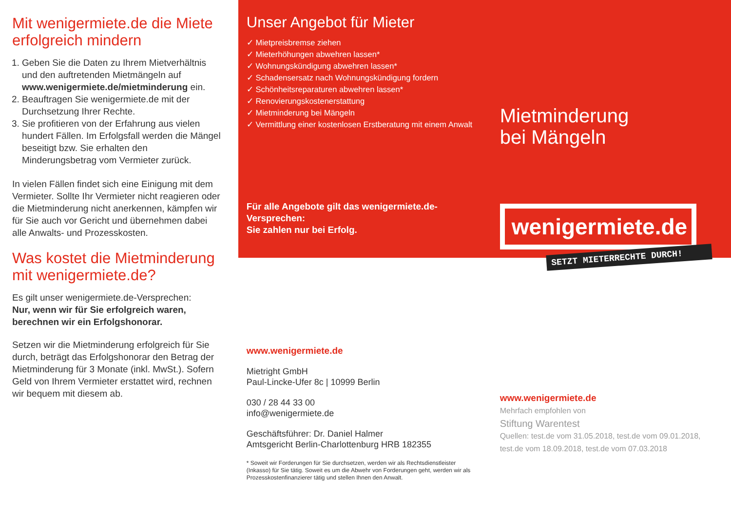Mit wenigermiete.de die Miete erfolgreich mindern
1. Geben Sie die Daten zu Ihrem Mietverhältnis und den auftretenden Mietmängeln auf www.wenigermiete.de/mietminderung ein.
2. Beauftragen Sie wenigermiete.de mit der Durchsetzung Ihrer Rechte.
3. Sie profitieren von der Erfahrung aus vielen hundert Fällen. Im Erfolgsfall werden die Mängel beseitigt bzw. Sie erhalten den Minderungsbetrag vom Vermieter zurück.
In vielen Fällen findet sich eine Einigung mit dem Vermieter. Sollte Ihr Vermieter nicht reagieren oder die Mietminderung nicht anerkennen, kämpfen wir für Sie auch vor Gericht und übernehmen dabei alle Anwalts- und Prozesskosten.
Was kostet die Mietminderung mit wenigermiete.de?
Es gilt unser wenigermiete.de-Versprechen:
Nur, wenn wir für Sie erfolgreich waren, berechnen wir ein Erfolgshonorar.
Setzen wir die Mietminderung erfolgreich für Sie durch, beträgt das Erfolgshonorar den Betrag der Mietminderung für 3 Monate (inkl. MwSt.). Sofern Geld von Ihrem Vermieter erstattet wird, rechnen wir bequem mit diesem ab.
Unser Angebot für Mieter
✓ Mietpreisbremse ziehen
✓ Mieterhöhungen abwehren lassen*
✓ Wohnungskündigung abwehren lassen*
✓ Schadensersatz nach Wohnungskündigung fordern
✓ Schönheitsreparaturen abwehren lassen*
✓ Renovierungskostenerstattung
✓ Mietminderung bei Mängeln
✓ Vermittlung einer kostenlosen Erstberatung mit einem Anwalt
Für alle Angebote gilt das wenigermiete.de-Versprechen:
Sie zahlen nur bei Erfolg.
www.wenigermiete.de
Mietright GmbH
Paul-Lincke-Ufer 8c | 10999 Berlin
030 / 28 44 33 00
info@wenigermiete.de
Geschäftsführer: Dr. Daniel Halmer
Amtsgericht Berlin-Charlottenburg HRB 182355
* Soweit wir Forderungen für Sie durchsetzen, werden wir als Rechtsdienstleister (Inkasso) für Sie tätig. Soweit es um die Abwehr von Forderungen geht, werden wir als Prozesskostenfinanzierer tätig und stellen Ihnen den Anwalt.
Mietminderung
bei Mängeln
wenigermiete.de
SETZT MIETERRECHTE DURCH!
www.wenigermiete.de
Mehrfach empfohlen von
Stiftung Warentest
Quellen: test.de vom 31.05.2018, test.de vom 09.01.2018, test.de vom 18.09.2018, test.de vom 07.03.2018